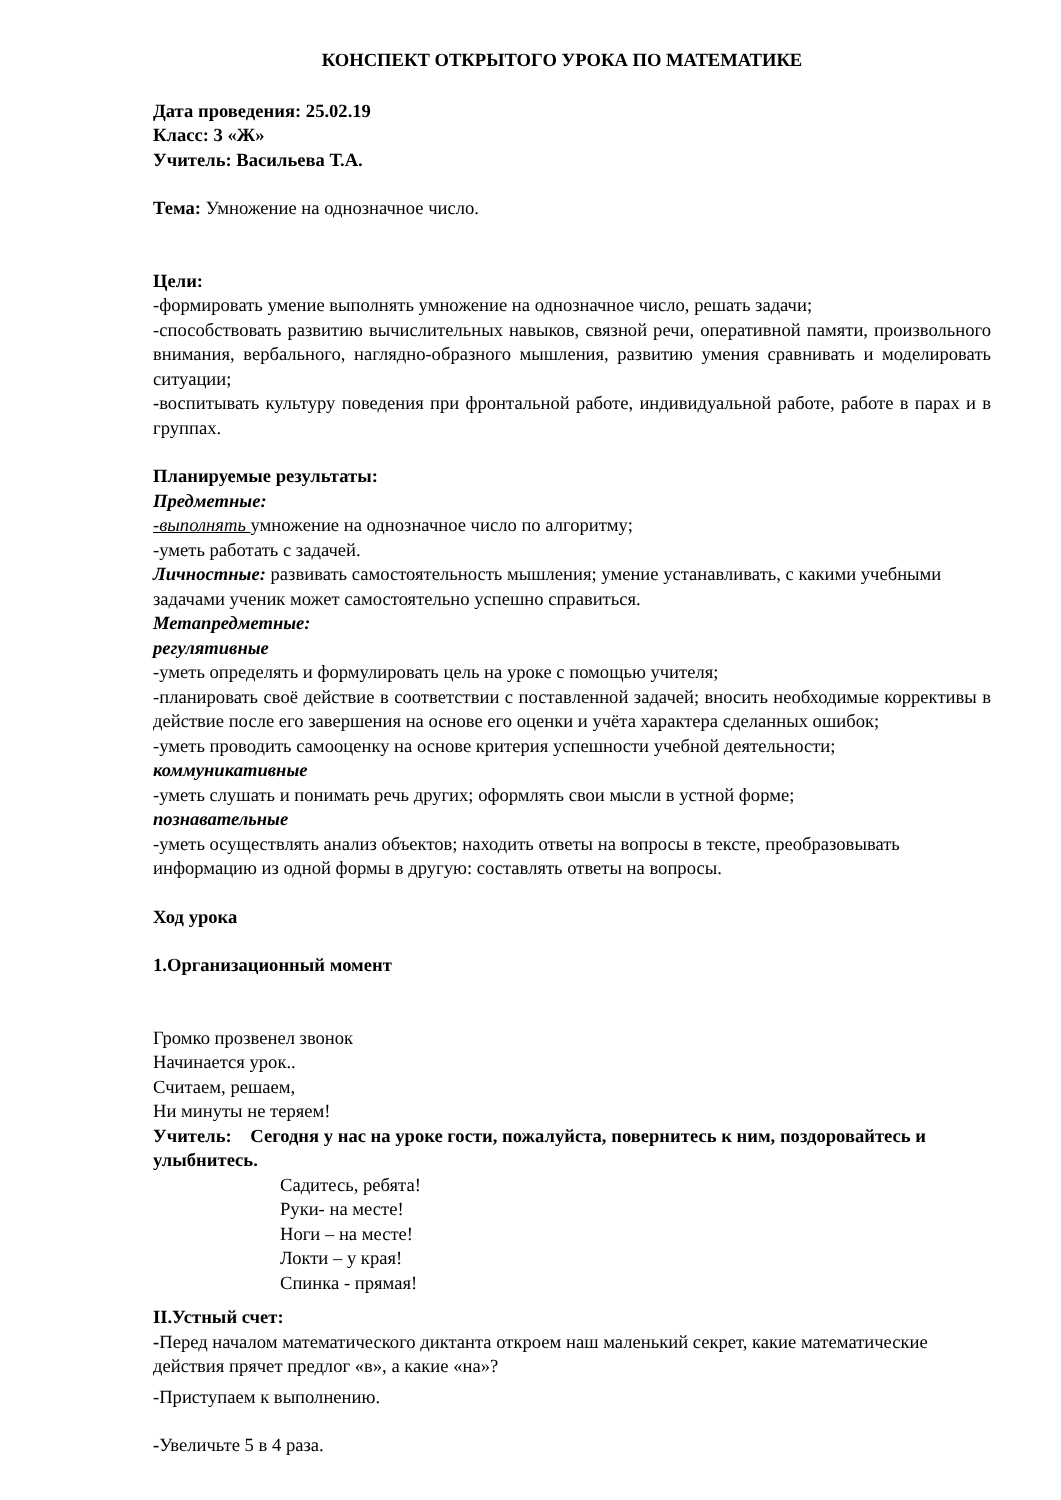КОНСПЕКТ ОТКРЫТОГО УРОКА ПО МАТЕМАТИКЕ
Дата проведения: 25.02.19
Класс: 3 «Ж»
Учитель: Васильева Т.А.
Тема: Умножение на однозначное число.
Цели:
-формировать умение выполнять умножение на однозначное число, решать задачи;
-способствовать развитию вычислительных навыков, связной речи, оперативной памяти, произвольного внимания, вербального, наглядно-образного мышления, развитию умения сравнивать и моделировать ситуации;
-воспитывать культуру поведения при фронтальной работе, индивидуальной работе, работе в парах и в группах.
Планируемые результаты:
Предметные:
-выполнять умножение на однозначное число по алгоритму;
-уметь работать с задачей.
Личностные: развивать самостоятельность мышления; умение устанавливать, с какими учебными задачами ученик может самостоятельно успешно справиться.
Метапредметные:
регулятивные
-уметь определять и формулировать цель на уроке с помощью учителя;
-планировать своё действие в соответствии с поставленной задачей; вносить необходимые коррективы в действие после его завершения на основе его оценки и учёта характера сделанных ошибок;
-уметь проводить самооценку на основе критерия успешности учебной деятельности;
коммуникативные
-уметь слушать и понимать речь других; оформлять свои мысли в устной форме;
познавательные
-уметь осуществлять анализ объектов; находить ответы на вопросы в тексте, преобразовывать информацию из одной формы в другую: составлять ответы на вопросы.
Ход урока
1.Организационный момент
Громко прозвенел звонок
Начинается урок..
Считаем, решаем,
Ни минуты не теряем!
Учитель: Сегодня у нас на уроке гости, пожалуйста, повернитесь к ним, поздоровайтесь и улыбнитесь.
Садитесь, ребята!
Руки- на месте!
Ноги – на месте!
Локти – у края!
Спинка - прямая!
II.Устный счет:
-Перед началом математического диктанта откроем наш маленький секрет, какие математические действия прячет предлог «в», а какие «на»?
-Приступаем к выполнению.
-Увеличьте 5 в 4 раза.